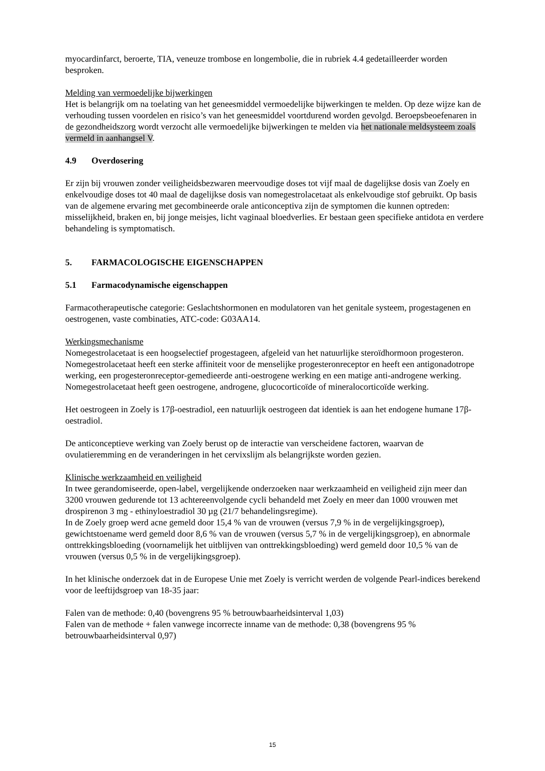myocardinfarct, beroerte, TIA, veneuze trombose en longembolie, die in rubriek 4.4 gedetailleerder worden besproken.
Melding van vermoedelijke bijwerkingen
Het is belangrijk om na toelating van het geneesmiddel vermoedelijke bijwerkingen te melden. Op deze wijze kan de verhouding tussen voordelen en risico’s van het geneesmiddel voortdurend worden gevolgd. Beroepsbeoefenaren in de gezondheidszorg wordt verzocht alle vermoedelijke bijwerkingen te melden via het nationale meldsysteem zoals vermeld in aanhangsel V.
4.9 Overdosering
Er zijn bij vrouwen zonder veiligheidsbezwaren meervoudige doses tot vijf maal de dagelijkse dosis van Zoely en enkelvoudige doses tot 40 maal de dagelijkse dosis van nomegestrolacetaat als enkelvoudige stof gebruikt. Op basis van de algemene ervaring met gecombineerde orale anticonceptiva zijn de symptomen die kunnen optreden: misselijkheid, braken en, bij jonge meisjes, licht vaginaal bloedverlies. Er bestaan geen specifieke antidota en verdere behandeling is symptomatisch.
5. FARMACOLOGISCHE EIGENSCHAPPEN
5.1 Farmacodynamische eigenschappen
Farmacotherapeutische categorie: Geslachtshormonen en modulatoren van het genitale systeem, progestagenen en oestrogenen, vaste combinaties, ATC-code: G03AA14.
Werkingsmechanisme
Nomegestrolacetaat is een hoogselectief progestageen, afgeleid van het natuurlijke steroïdhormoon progesteron. Nomegestrolacetaat heeft een sterke affiniteit voor de menselijke progesteronreceptor en heeft een antigonadotrope werking, een progesteronreceptor-gemedieerde anti-oestrogene werking en een matige anti-androgene werking. Nomegestrolacetaat heeft geen oestrogene, androgene, glucocorticoïde of mineralocorticoïde werking.
Het oestrogeen in Zoely is 17β-oestradiol, een natuurlijk oestrogeen dat identiek is aan het endogene humane 17β-oestradiol.
De anticonceptieve werking van Zoely berust op de interactie van verscheidene factoren, waarvan de ovulatieremming en de veranderingen in het cervixslijm als belangrijkste worden gezien.
Klinische werkzaamheid en veiligheid
In twee gerandomiseerde, open-label, vergelijkende onderzoeken naar werkzaamheid en veiligheid zijn meer dan 3200 vrouwen gedurende tot 13 achtereenvolgende cycli behandeld met Zoely en meer dan 1000 vrouwen met drospirenon 3 mg - ethinyloestradiol 30 µg (21/7 behandelingsregime).
In de Zoely groep werd acne gemeld door 15,4 % van de vrouwen (versus 7,9 % in de vergelijkingsgroep), gewichtstoename werd gemeld door 8,6 % van de vrouwen (versus 5,7 % in de vergelijkingsgroep), en abnormale onttrekkingsbloeding (voornamelijk het uitblijven van onttrekkingsbloeding) werd gemeld door 10,5 % van de vrouwen (versus 0,5 % in de vergelijkingsgroep).
In het klinische onderzoek dat in de Europese Unie met Zoely is verricht werden de volgende Pearl-indices berekend voor de leeftijdsgroep van 18-35 jaar:
Falen van de methode: 0,40 (bovengrens 95 % betrouwbaarheidsinterval 1,03)
Falen van de methode + falen vanwege incorrecte inname van de methode: 0,38 (bovengrens 95 % betrouwbaarheidsinterval 0,97)
15